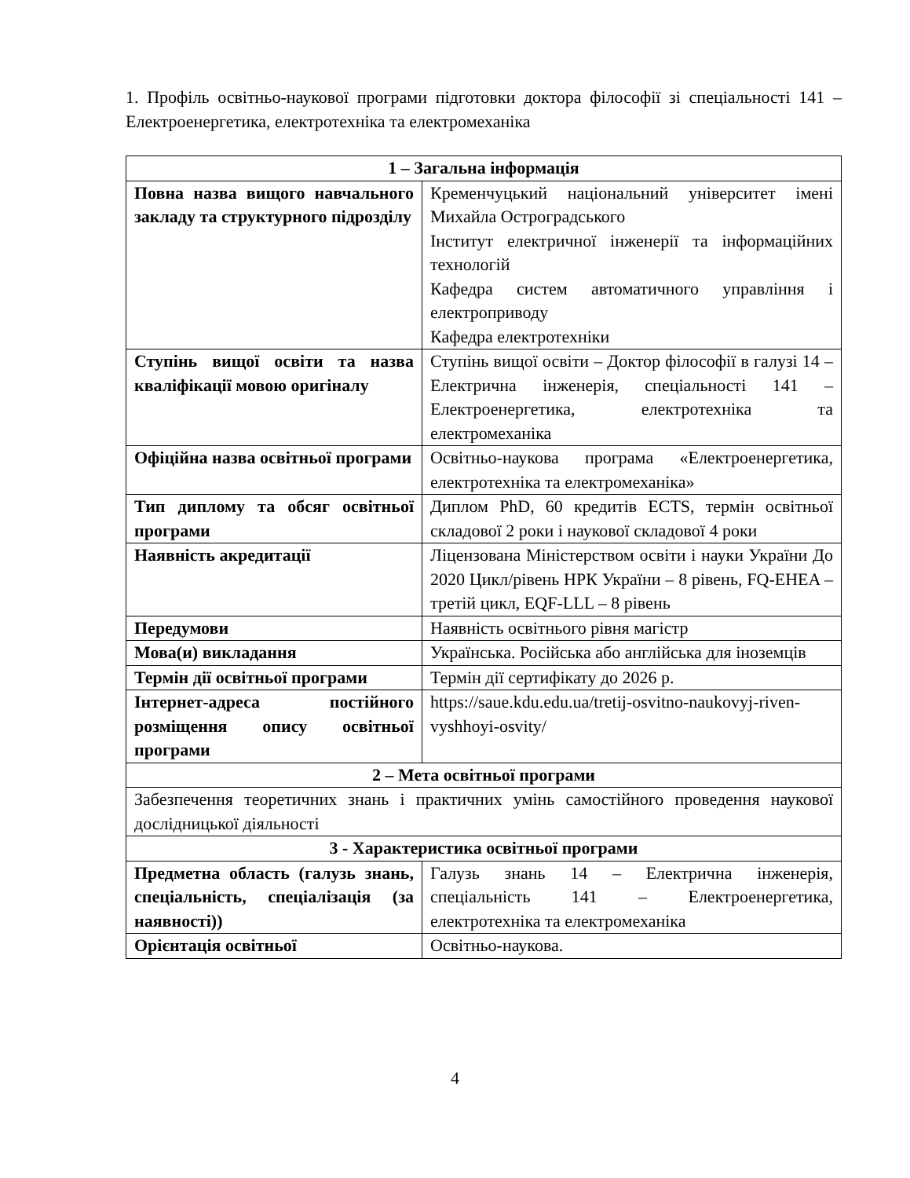1. Профіль освітньо-наукової програми підготовки доктора філософії зі спеціальності 141 – Електроенергетика, електротехніка та електромеханіка
| 1 – Загальна інформація | |
| --- | --- |
| Повна назва вищого навчального закладу та структурного підрозділу | Кременчуцький національний університет імені Михайла Остроградського Інститут електричної інженерії та інформаційних технологій Кафедра систем автоматичного управління і електроприводу Кафедра електротехніки |
| Ступінь вищої освіти та назва кваліфікації мовою оригіналу | Ступінь вищої освіти – Доктор філософії в галузі 14 – Електрична інженерія, спеціальності 141 – Електроенергетика, електротехніка та електромеханіка |
| Офіційна назва освітньої програми | Освітньо-наукова програма «Електроенергетика, електротехніка та електромеханіка» |
| Тип диплому та обсяг освітньої програми | Диплом PhD, 60 кредитів ECTS, термін освітньої складової 2 роки і наукової складової 4 роки |
| Наявність акредитації | Ліцензована Міністерством освіти і науки України До 2020 Цикл/рівень НРК України – 8 рівень, FQ-EHEA – третій цикл, EQF-LLL – 8 рівень |
| Передумови | Наявність освітнього рівня магістр |
| Мова(и) викладання | Українська. Російська або англійська для іноземців |
| Термін дії освітньої програми | Термін дії сертифікату до 2026 р. |
| Інтернет-адреса постійного розміщення опису освітньої програми | https://saue.kdu.edu.ua/tretij-osvitno-naukovyj-riven-vyshhoyi-osvity/ |
| 2 – Мета освітньої програми | |
| Забезпечення теоретичних знань і практичних умінь самостійного проведення наукової дослідницької діяльності | |
| 3 - Характеристика освітньої програми | |
| Предметна область (галузь знань, спеціальність, спеціалізація (за наявності)) | Галузь знань 14 – Електрична інженерія, спеціальність 141 – Електроенергетика, електротехніка та електромеханіка |
| Орієнтація освітньої | Освітньо-наукова. |
4